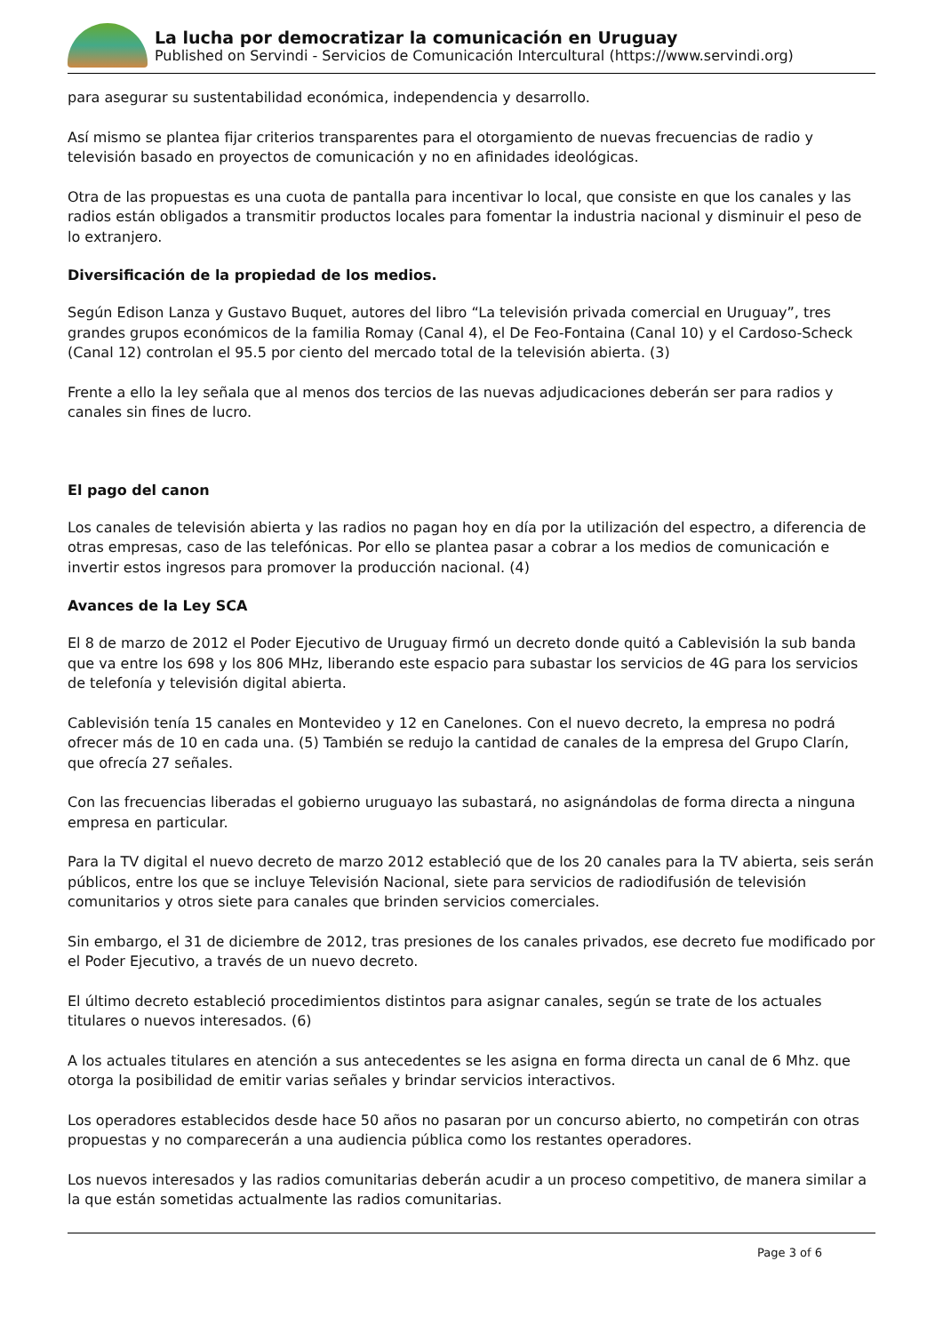La lucha por democratizar la comunicación en Uruguay
Published on Servindi - Servicios de Comunicación Intercultural (https://www.servindi.org)
para asegurar su sustentabilidad económica, independencia y desarrollo.
Así mismo se plantea fijar criterios transparentes para el otorgamiento de nuevas frecuencias de radio y televisión basado en proyectos de comunicación y no en afinidades ideológicas.
Otra de las propuestas es una cuota de pantalla para incentivar lo local, que consiste en que los canales y las radios están obligados a transmitir productos locales para fomentar la industria nacional y disminuir el peso de lo extranjero.
Diversificación de la propiedad de los medios.
Según Edison Lanza y Gustavo Buquet, autores del libro “La televisión privada comercial en Uruguay”, tres grandes grupos económicos de la familia Romay (Canal 4), el De Feo-Fontaina (Canal 10) y el Cardoso-Scheck (Canal 12) controlan el 95.5 por ciento del mercado total de la televisión abierta. (3)
Frente a ello la ley señala que al menos dos tercios de las nuevas adjudicaciones deberán ser para radios y canales sin fines de lucro.
El pago del canon
Los canales de televisión abierta y las radios no pagan hoy en día por la utilización del espectro, a diferencia de otras empresas, caso de las telefónicas. Por ello se plantea pasar a cobrar a los medios de comunicación e invertir estos ingresos para promover la producción nacional. (4)
Avances de la Ley SCA
El 8 de marzo de 2012 el Poder Ejecutivo de Uruguay firmó un decreto donde quitó a Cablevisión la sub banda que va entre los 698 y los 806 MHz, liberando este espacio para subastar los servicios de 4G para los servicios de telefonía y televisión digital abierta.
Cablevisión tenía 15 canales en Montevideo y 12 en Canelones. Con el nuevo decreto, la empresa no podrá ofrecer más de 10 en cada una. (5) También se redujo la cantidad de canales de la empresa del Grupo Clarín, que ofrecía 27 señales.
Con las frecuencias liberadas el gobierno uruguayo las subastará, no asignándolas de forma directa a ninguna empresa en particular.
Para la TV digital el nuevo decreto de marzo 2012 estableció que de los 20 canales para la TV abierta, seis serán públicos, entre los que se incluye Televisión Nacional, siete para servicios de radiodifusión de televisión comunitarios y otros siete para canales que brinden servicios comerciales.
Sin embargo, el 31 de diciembre de 2012, tras presiones de los canales privados, ese decreto fue modificado por el Poder Ejecutivo, a través de un nuevo decreto.
El último decreto estableció procedimientos distintos para asignar canales, según se trate de los actuales titulares o nuevos interesados. (6)
A los actuales titulares en atención a sus antecedentes se les asigna en forma directa un canal de 6 Mhz. que otorga la posibilidad de emitir varias señales y brindar servicios interactivos.
Los operadores establecidos desde hace 50 años no pasaran por un concurso abierto, no competirán con otras propuestas y no comparecerán a una audiencia pública como los restantes operadores.
Los nuevos interesados y las radios comunitarias deberán acudir a un proceso competitivo, de manera similar a la que están sometidas actualmente las radios comunitarias.
Page 3 of 6